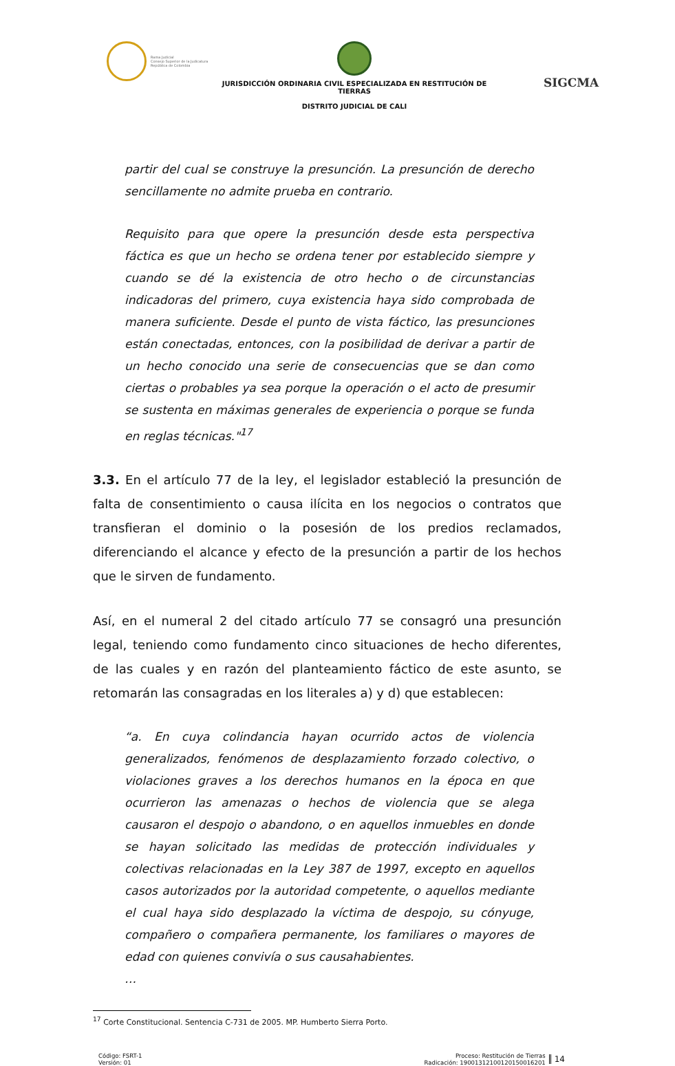Rama Judicial
Consejo Superior de la Judicatura
República de Colombia
JURISDICCIÓN ORDINARIA CIVIL ESPECIALIZADA EN RESTITUCIÓN DE TIERRAS
DISTRITO JUDICIAL DE CALI
SIGCMA
partir del cual se construye la presunción. La presunción de derecho sencillamente no admite prueba en contrario.
Requisito para que opere la presunción desde esta perspectiva fáctica es que un hecho se ordena tener por establecido siempre y cuando se dé la existencia de otro hecho o de circunstancias indicadoras del primero, cuya existencia haya sido comprobada de manera suficiente. Desde el punto de vista fáctico, las presunciones están conectadas, entonces, con la posibilidad de derivar a partir de un hecho conocido una serie de consecuencias que se dan como ciertas o probables ya sea porque la operación o el acto de presumir se sustenta en máximas generales de experiencia o porque se funda en reglas técnicas."<sup>17</sup>
3.3. En el artículo 77 de la ley, el legislador estableció la presunción de falta de consentimiento o causa ilícita en los negocios o contratos que transfieran el dominio o la posesión de los predios reclamados, diferenciando el alcance y efecto de la presunción a partir de los hechos que le sirven de fundamento.
Así, en el numeral 2 del citado artículo 77 se consagró una presunción legal, teniendo como fundamento cinco situaciones de hecho diferentes, de las cuales y en razón del planteamiento fáctico de este asunto, se retomarán las consagradas en los literales a) y d) que establecen:
“a. En cuya colindancia hayan ocurrido actos de violencia generalizados, fenómenos de desplazamiento forzado colectivo, o violaciones graves a los derechos humanos en la época en que ocurrieron las amenazas o hechos de violencia que se alega causaron el despojo o abandono, o en aquellos inmuebles en donde se hayan solicitado las medidas de protección individuales y colectivas relacionadas en la Ley 387 de 1997, excepto en aquellos casos autorizados por la autoridad competente, o aquellos mediante el cual haya sido desplazado la víctima de despojo, su cónyuge, compañero o compañera permanente, los familiares o mayores de edad con quienes convivía o sus causahabientes.
…
<sup>17</sup> Corte Constitucional. Sentencia C-731 de 2005. MP. Humberto Sierra Porto.
Código: FSRT-1
Versión: 01
Proceso: Restitución de Tierras
Radicación: 19001312100120150016201
14